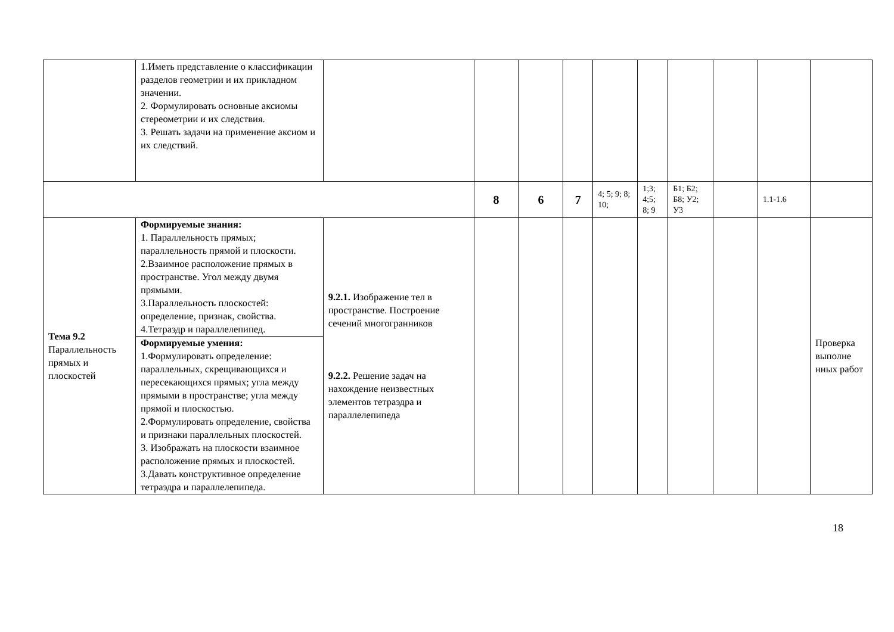| | 1.Иметь представление о классификации разделов геометрии и их прикладном значении. 2. Формулировать основные аксиомы стереометрии и их следствия. 3. Решать задачи на применение аксиом и их следствий. | | | | | | | | | | |
| | | | 8 | 6 | 7 | 4; 5; 9; 8; 10; | 1;3; 4;5; 8; 9 | Б1; Б2; Б8; У2; У3 | | 1.1-1.6 | |
| Тема 9.2 Параллельность прямых и плоскостей | Формируемые знания: 1. Параллельность прямых; параллельность прямой и плоскости. 2.Взаимное расположение прямых в пространстве. Угол между двумя прямыми. 3.Параллельность плоскостей: определение, признак, свойства. 4.Тетраэдр и параллелепипед. | 9.2.1. Изображение тел в пространстве. Построение сечений многогранников 9.2.2. Решение задач на нахождение неизвестных элементов тетраэдра и параллелепипеда | | | | | | | | | Проверка выполне нных работ |
| | Формируемые умения: 1.Формулировать определение: параллельных, скрещивающихся и пересекающихся прямых; угла между прямыми в пространстве; угла между прямой и плоскостью. 2.Формулировать определение, свойства и признаки параллельных плоскостей. 3. Изображать на плоскости взаимное расположение прямых и плоскостей. 3.Давать конструктивное определение тетраэдра и параллелепипеда. | | | | | | | | | | |
18